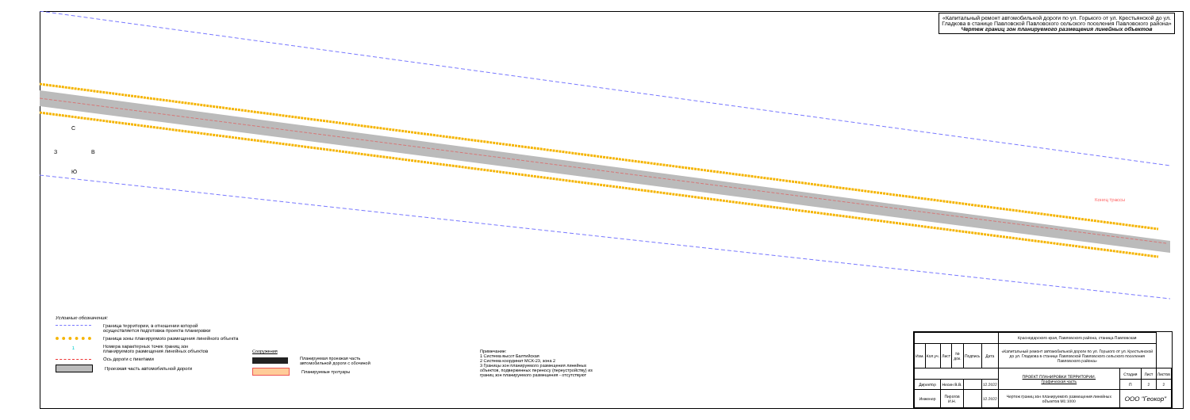С
Ю
З
В
Конец трассы
«Капитальный ремонт автомобильной дороги по ул. Горького от ул. Крестьянской до ул. Гладкова в станице Павловской Павловского сельского поселения Павловского района»
Чертеж границ зон планируемого размещения линейных объектов
Условные обозначения:
Граница территории, в отношении которой
осуществляется подготовка проекта планировки
Граница зоны планируемого размещения линейного объекта
1
Номера характерных точек границ зон
планируемого размещения линейных объектов
Ось дороги с пикетами
Проезжая часть автомобильной дороги
Сооружения
Планируемая проезжая часть
автомобильной дороги с обочиной
Планируемые тротуары
Примечание:
1 Система высот Балтийская
2 Система координат МСК-23, зона 2
3 Границы зон планируемого размещения линейных объектов, подверженных переносу (переустройству) из границ зон планируемого размещения - отсутствуют
| | | | | | | Краснодарского края, Павловского района, станица Павловская | | | |
| | | | | | | «Капитальный ремонт автомобильной дороги по ул. Горького от ул. Крестьянской до ул. Гладкова в станице Павловской Павловского сельского поселения Павловского района» | | | |
| Изм. | Кол.уч. | Лист | № док. | Подпись | Дата | | | | |
| | | | | | | ПРОЕКТ ПЛАНИРОВКИ ТЕРРИТОРИИ. Графическая часть | Стадия | Лист | Листов |
| Директор | | Несин В.В. | | | 12.2022 | | П | 2 | 2 |
| Инженер | | Пирогов И.Н. | | | 12.2022 | Чертеж границ зон планируемого размещения линейных объектов М1:1000 | ООО "Геокор" | | |